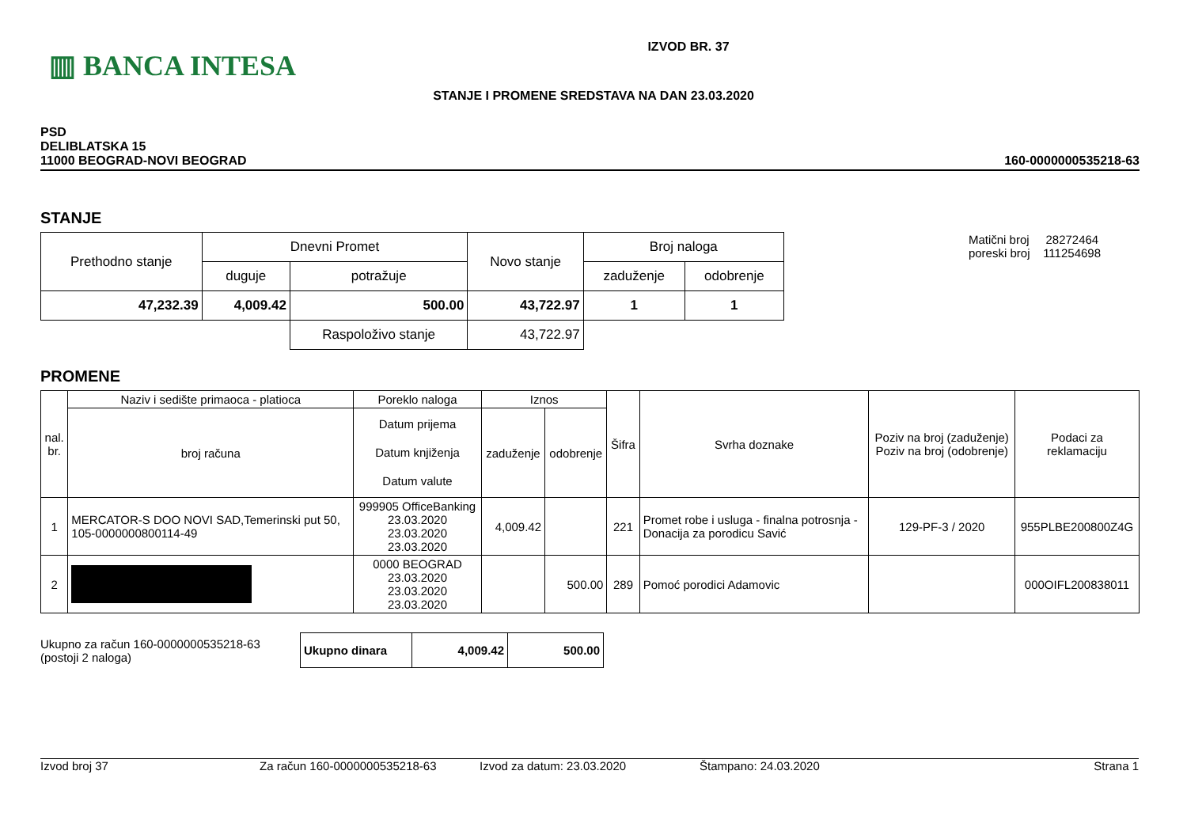▥ BANCA INTESA
IZVOD BR. 37
STANJE I PROMENE SREDSTAVA NA DAN 23.03.2020
PSD
DELIBLATSKA 15
11000 BEOGRAD-NOVI BEOGRAD
160-0000000535218-63
STANJE
| Prethodno stanje | Dnevni Promet | | Novo stanje | Broj naloga | |
| | duguje | potražuje | | zaduženje | odobrenje |
| 47,232.39 | 4,009.42 | 500.00 | 43,722.97 | 1 | 1 |
| | | Raspoloživo stanje | 43,722.97 | | |
Matični broj 28272464
poreski broj 111254698
PROMENE
| nal. br. | Naziv i sedište primaoca - platioca | Poreklo naloga | Iznos | | Šifra | Svrha doznake | Poziv na broj (zaduženje) Poziv na broj (odobrenje) | Podaci za reklamaciju |
| | broj računa | Datum prijema Datum knjiženja Datum valute | zaduženje | odobrenje | | | | |
| 1 | MERCATOR-S DOO NOVI SAD,Temerinski put 50, 105-0000000800114-49 | 999905 OfficeBanking 23.03.2020 23.03.2020 23.03.2020 | 4,009.42 | | 221 | Promet robe i usluga - finalna potrosnja - Donacija za porodicu Savić | 129-PF-3 / 2020 | 955PLBE200800Z4G |
| 2 | | 0000 BEOGRAD 23.03.2020 23.03.2020 23.03.2020 | | 500.00 | 289 | Pomoć porodici Adamovic | | 000OIFL200838011 |
Ukupno za račun 160-0000000535218-63
(postoji 2 naloga)
| Ukupno dinara | 4,009.42 | 500.00 |
Izvod broj 37 Za račun 160-0000000535218-63 Izvod za datum: 23.03.2020 Štampano: 24.03.2020 Strana 1